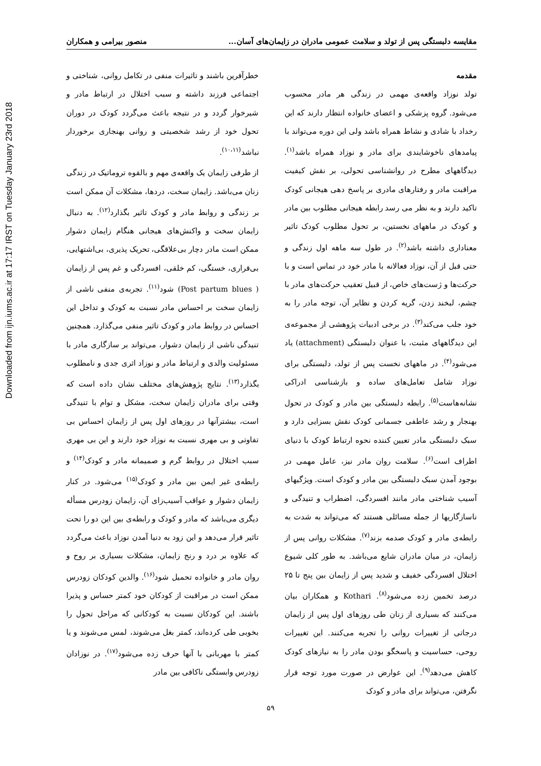Downloaded from ijn.iums.ac.ir at 17:17 IRST on Tuesday January 23rd 2018
مقایسه دلبستگی پس از تولد و سلامت عمومی مادران در زایمان‌های آسان... منصور بیرامی و همکاران
مقدمه
تولد نوزاد واقعه‌ی مهمی در زندگی هر مادر محسوب می‌شود. گروه پزشکی و اعضای خانواده انتظار دارند که این رخداد با شادی و نشاط همراه باشد ولی این دوره می‌تواند با پیامدهای ناخوشایندی برای مادر و نوزاد همراه باشد<sup>(۱)</sup>. دیدگاههای مطرح در روانشناسی تحولی، بر نقش کیفیت مراقبت مادر و رفتارهای مادری بر پاسخ دهی هیجانی کودک تاکید دارند و به نظر می رسد رابطه هیجانی مطلوب بین مادر و کودک در ماههای نخستین، بر تحول مطلوب کودک تاثیر معناداری داشته باشد<sup>(۲)</sup>. در طول سه ماهه اول زندگی و حتی قبل از آن، نوزاد فعالانه با مادر خود در تماس است و با حرکت‌ها و ژست‌های خاص، از قبیل تعقیب حرکت‌های مادر با چشم، لبخند زدن، گریه کردن و نظایر آن، توجه مادر را به خود جلب می‌کند<sup>(۳)</sup>. در برخی ادبیات پژوهشی از مجموعه‌ی این دیدگاههای مثبت، با عنوان دلبستگی (attachment) یاد می‌شود<sup>(۴)</sup>. در ماههای نخست پس از تولد، دلبستگی برای نوزاد شامل تعامل‌های ساده و بازشناسی ادراکی نشانه‌هاست<sup>(۵)</sup>. رابطه دلبستگی بین مادر و کودک در تحول بهنجار و رشد عاطفی جسمانی کودک نقش بسزایی دارد و سبک دلبستگی مادر تعیین کننده نحوه ارتباط کودک با دنیای اطراف است<sup>(۶)</sup>. سلامت روان مادر نیز، عامل مهمی در بوجود آمدن سبک دلبستگی بین مادر و کودک است. ویژگیهای آسیب شناختی مادر مانند افسردگی، اضطراب و تنیدگی و ناسازگاریها از جمله مسائلی هستند که می‌تواند به شدت به رابطه‌ی مادر و کودک صدمه بزند<sup>(۷)</sup>. مشکلات روانی پس از زایمان، در میان مادران شایع می‌باشد. به طور کلی شیوع اختلال افسردگی خفیف و شدید پس از زایمان بین پنج تا ۲۵ درصد تخمین زده می‌شود<sup>(۸)</sup>. Kothari و همکاران بیان می‌کنند که بسیاری از زنان طی روزهای اول پس از زایمان درجاتی از تغییرات روانی را تجربه می‌کنند. این تغییرات روحی، حساسیت و پاسخگو بودن مادر را به نیازهای کودک کاهش می‌دهد<sup>(۹)</sup>. این عوارض در صورت مورد توجه قرار نگرفتن، می‌تواند برای مادر و کودک
خطرآفرین باشند و تاثیرات منفی در تکامل روانی، شناختی و اجتماعی فرزند داشته و سبب اختلال در ارتباط مادر و شیرخوار گردد و در نتیجه باعث می‌گردد کودک در دوران تحول خود از رشد شخصیتی و روانی بهنجاری برخوردار نباشد<sup>(۱۰،۱۱)</sup>.
از طرفی زایمان یک واقعه‌ی مهم و بالقوه تروماتیک در زندگی زنان می‌باشد. زایمان سخت، دردها، مشکلات آن ممکن است بر زندگی و روابط مادر و کودک تاثیر بگذارد<sup>(۱۲)</sup>. به دنبال زایمان سخت و واکنش‌های هیجانی هنگام زایمان دشوار ممکن است مادر دچار بی‌علاقگی، تحریک پذیری، بی‌اشتهایی، بی‌قراری، خستگی، کم خلقی، افسردگی و غم پس از زایمان ( Post partum blues) شود<sup>(۱۱)</sup>. تجربه‌ی منفی ناشی از زایمان سخت بر احساس مادر نسبت به کودک و تداخل این احساس در روابط مادر و کودک تاثیر منفی می‌گذارد. همچنین تنیدگی ناشی از زایمان دشوار، می‌تواند بر سازگاری مادر با مسئولیت والدی و ارتباط مادر و نوزاد اثری جدی و نامطلوب بگذارد<sup>(۱۳)</sup>. نتایج پژوهش‌های مختلف نشان داده است که وقتی برای مادران زایمان سخت، مشکل و توام با تنیدگی است، بیشترآنها در روزهای اول پس از زایمان احساس بی تفاوتی و بی مهری نسبت به نوزاد خود دارند و این بی مهری سبب اختلال در روابط گرم و صمیمانه مادر و کودک<sup>(۱۴)</sup> و رابطه‌ی غیر ایمن بین مادر و کودک<sup>(۱۵)</sup> می‌شود. در کنار زایمان دشوار و عواقب آسیب‌زای آن، زایمان زودرس مسأله دیگری می‌باشد که مادر و کودک و رابطه‌ی بین این دو را تحت تاثیر قرار می‌دهد و این زود به دنیا آمدن نوزاد باعث می‌گردد که علاوه بر درد و رنج زایمان، مشکلات بسیاری بر روح و روان مادر و خانواده تحمیل شود<sup>(۱۶)</sup>. والدین کودکان زودرس ممکن است در مراقبت از کودکان خود کمتر حساس و پذیرا باشند. این کودکان نسبت به کودکانی که مراحل تحول را بخوبی طی کرده‌اند، کمتر بغل می‌شوند، لمس می‌شوند و یا کمتر با مهربانی با آنها حرف زده می‌شود<sup>(۱۷)</sup>. در نوزادان زودرس وابستگی ناکافی بین مادر
۵۹